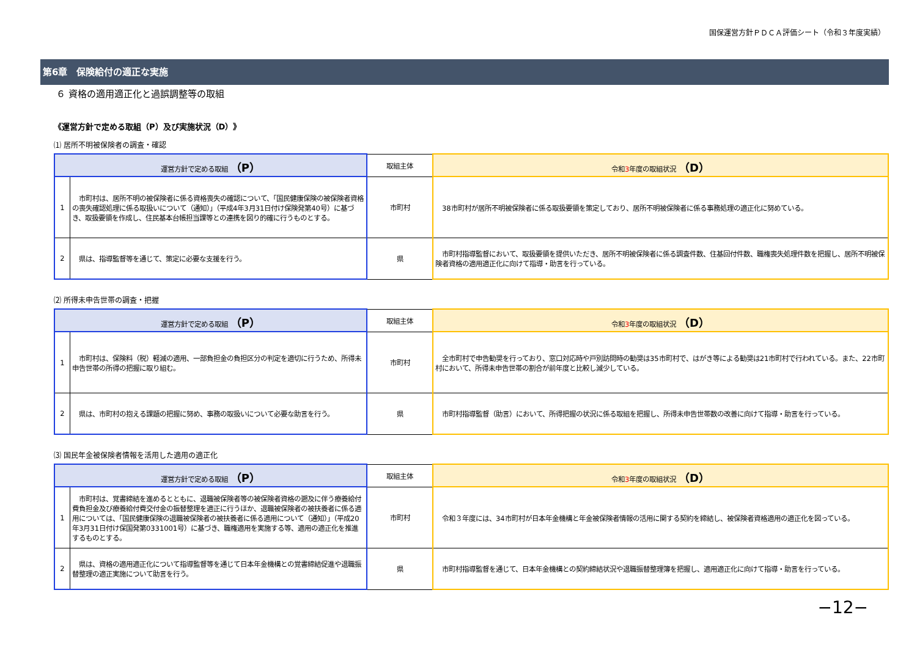国保運営方針ＰＤＣＡ評価シート（令和３年度実績）
第6章　保険給付の適正な実施
６ 資格の適用適正化と過誤調整等の取組
《運営方針で定める取組（P）及び実施状況（D）》
⑴ 居所不明被保険者の調査・確認
| 運営方針で定める取組 （P） | | 取組主体 | 令和 3 年度の取組状況 （D） |
| --- | --- | --- | --- |
| 1 | 市町村は、居所不明の被保険者に係る資格喪失の確認について、「国民健康保険の被保険者資格の喪失確認処理に係る取扱いについて（通知）」（平成4年3月31日付け保険発第40号）に基づき、取扱要領を作成し、住民基本台帳担当課等との連携を図り的確に行うものとする。 | 市町村 | 38市町村が居所不明被保険者に係る取扱要領を策定しており、居所不明被保険者に係る事務処理の適正化に努めている。 |
| 2 | 県は、指導監督等を通じて、策定に必要な支援を行う。 | 県 | 市町村指導監督において、取扱要領を提供いただき、居所不明被保険者に係る調査件数、住基回付件数、職権喪失処理件数を把握し、居所不明被保険者資格の適用適正化に向けて指導・助言を行っている。 |
⑵ 所得未申告世帯の調査・把握
| 運営方針で定める取組 （P） | | 取組主体 | 令和 3 年度の取組状況 （D） |
| --- | --- | --- | --- |
| 1 | 市町村は、保険料（税）軽減の適用、一部負担金の負担区分の判定を適切に行うため、所得未申告世帯の所得の把握に取り組む。 | 市町村 | 全市町村で申告勧奨を行っており、窓口対応時や戸別訪問時の勧奨は35市町村で、はがき等による勧奨は21市町村で行われている。また、22市町村において、所得未申告世帯の割合が前年度と比較し減少している。 |
| 2 | 県は、市町村の抱える課題の把握に努め、事務の取扱いについて必要な助言を行う。 | 県 | 市町村指導監督（助言）において、所得把握の状況に係る取組を把握し、所得未申告世帯数の改善に向けて指導・助言を行っている。 |
⑶ 国民年金被保険者情報を活用した適用の適正化
| 運営方針で定める取組 （P） | | 取組主体 | 令和 3 年度の取組状況 （D） |
| --- | --- | --- | --- |
| 1 | 市町村は、覚書締結を進めるとともに、退職被保険者等の被保険者資格の遡及に伴う療養給付費負担金及び療養給付費交付金の振替整理を適正に行うほか、退職被保険者の被扶養者に係る適用については、「国民健康保険の退職被保険者の被扶養者に係る適用について（通知）」（平成20年3月31日付け保国発第0331001号）に基づき、職権適用を実施する等、適用の適正化を推進するものとする。 | 市町村 | 令和３年度には、34市町村が日本年金機構と年金被保険者情報の活用に関する契約を締結し、被保険者資格適用の適正化を図っている。 |
| 2 | 県は、資格の適用適正化について指導監督等を通じて日本年金機構との覚書締結促進や退職振替整理の適正実施について助言を行う。 | 県 | 市町村指導監督を通じて、日本年金機構との契約締結状況や退職振替整理簿を把握し、適用適正化に向けて指導・助言を行っている。 |
−12−